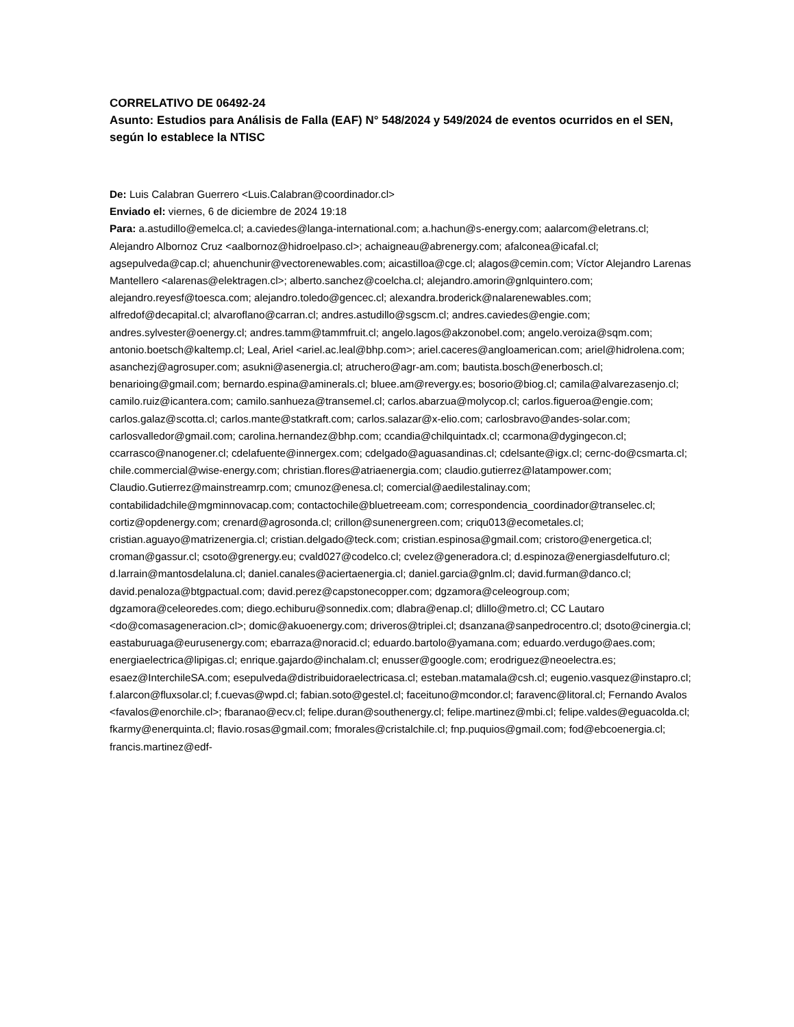CORRELATIVO DE 06492-24
Asunto: Estudios para Análisis de Falla (EAF) N° 548/2024 y 549/2024 de eventos ocurridos en el SEN, según lo establece la NTISC
De: Luis Calabran Guerrero <Luis.Calabran@coordinador.cl>
Enviado el: viernes, 6 de diciembre de 2024 19:18
Para: a.astudillo@emelca.cl; a.caviedes@langa-international.com; a.hachun@s-energy.com; aalarcom@eletrans.cl; Alejandro Albornoz Cruz <aalbornoz@hidroelpaso.cl>; achaigneau@abrenergy.com; afalconea@icafal.cl; agsepulveda@cap.cl; ahuenchunir@vectorenewables.com; aicastilloa@cge.cl; alagos@cemin.com; Víctor Alejandro Larenas Mantellero <alarenas@elektragen.cl>; alberto.sanchez@coelcha.cl; alejandro.amorin@gnlquintero.com; alejandro.reyesf@toesca.com; alejandro.toledo@gencec.cl; alexandra.broderick@nalarenewables.com; alfredof@decapital.cl; alvaroflano@carran.cl; andres.astudillo@sgscm.cl; andres.caviedes@engie.com; andres.sylvester@oenergy.cl; andres.tamm@tammfruit.cl; angelo.lagos@akzonobel.com; angelo.veroiza@sqm.com; antonio.boetsch@kaltemp.cl; Leal, Ariel <ariel.ac.leal@bhp.com>; ariel.caceres@angloamerican.com; ariel@hidrolena.com; asanchezj@agrosuper.com; asukni@asenergia.cl; atruchero@agr-am.com; bautista.bosch@enerbosch.cl; benarioing@gmail.com; bernardo.espina@aminerals.cl; bluee.am@revergy.es; bosorio@biog.cl; camila@alvarezasenjo.cl; camilo.ruiz@icantera.com; camilo.sanhueza@transemel.cl; carlos.abarzua@molycop.cl; carlos.figueroa@engie.com; carlos.galaz@scotta.cl; carlos.mante@statkraft.com; carlos.salazar@x-elio.com; carlosbravo@andes-solar.com; carlosvalledor@gmail.com; carolina.hernandez@bhp.com; ccandia@chilquintadx.cl; ccarmona@dygingecon.cl; ccarrasco@nanogener.cl; cdelafuente@innergex.com; cdelgado@aguasandinas.cl; cdelsante@igx.cl; cernc-do@csmarta.cl; chile.commercial@wise-energy.com; christian.flores@atriaenergia.com; claudio.gutierrez@latampower.com; Claudio.Gutierrez@mainstreamrp.com; cmunoz@enesa.cl; comercial@aedilestalinay.com; contabilidadchile@mgminnovacap.com; contactochile@bluetreeam.com; correspondencia_coordinador@transelec.cl; cortiz@opdenergy.com; crenard@agrosonda.cl; crillon@sunenergreen.com; criqu013@ecometales.cl; cristian.aguayo@matrizenergia.cl; cristian.delgado@teck.com; cristian.espinosa@gmail.com; cristoro@energetica.cl; croman@gassur.cl; csoto@grenergy.eu; cvald027@codelco.cl; cvelez@generadora.cl; d.espinoza@energiasdelfuturo.cl; d.larrain@mantosdelaluna.cl; daniel.canales@aciertaenergia.cl; daniel.garcia@gnlm.cl; david.furman@danco.cl; david.penaloza@btgpactual.com; david.perez@capstonecopper.com; dgzamora@celeogroup.com; dgzamora@celeoredes.com; diego.echiburu@sonnedix.com; dlabra@enap.cl; dlillo@metro.cl; CC Lautaro <do@comasageneracion.cl>; domic@akuoenergy.com; driveros@triplei.cl; dsanzana@sanpedrocentro.cl; dsoto@cinergia.cl; eastaburuaga@eurusenergy.com; ebarraza@noracid.cl; eduardo.bartolo@yamana.com; eduardo.verdugo@aes.com; energiaelectrica@lipigas.cl; enrique.gajardo@inchalam.cl; enusser@google.com; erodriguez@neoelectra.es; esaez@InterchileSA.com; esepulveda@distribuidoraelectricasa.cl; esteban.matamala@csh.cl; eugenio.vasquez@instapro.cl; f.alarcon@fluxsolar.cl; f.cuevas@wpd.cl; fabian.soto@gestel.cl; faceituno@mcondor.cl; faravenc@litoral.cl; Fernando Avalos <favalos@enorchile.cl>; fbaranao@ecv.cl; felipe.duran@southenergy.cl; felipe.martinez@mbi.cl; felipe.valdes@eguacolda.cl; fkarmy@enerquinta.cl; flavio.rosas@gmail.com; fmorales@cristalchile.cl; fnp.puquios@gmail.com; fod@ebcoenergia.cl; francis.martinez@edf-